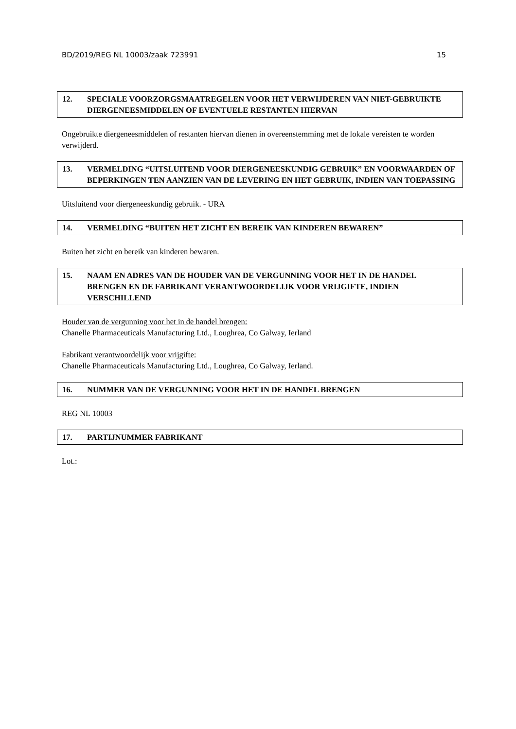BD/2019/REG NL 10003/zaak 723991 15
12. SPECIALE VOORZORGSMAATREGELEN VOOR HET VERWIJDEREN VAN NIET-GEBRUIKTE DIERGENEESMIDDELEN OF EVENTUELE RESTANTEN HIERVAN
Ongebruikte diergeneesmiddelen of restanten hiervan dienen in overeenstemming met de lokale vereisten te worden verwijderd.
13. VERMELDING “UITSLUITEND VOOR DIERGENEESKUNDIG GEBRUIK” EN VOORWAARDEN OF BEPERKINGEN TEN AANZIEN VAN DE LEVERING EN HET GEBRUIK, INDIEN VAN TOEPASSING
Uitsluitend voor diergeneeskundig gebruik. - URA
14. VERMELDING “BUITEN HET ZICHT EN BEREIK VAN KINDEREN BEWAREN”
Buiten het zicht en bereik van kinderen bewaren.
15. NAAM EN ADRES VAN DE HOUDER VAN DE VERGUNNING VOOR HET IN DE HANDEL BRENGEN EN DE FABRIKANT VERANTWOORDELIJK VOOR VRIJGIFTE, INDIEN VERSCHILLEND
Houder van de vergunning voor het in de handel brengen:
Chanelle Pharmaceuticals Manufacturing Ltd., Loughrea, Co Galway, Ierland
Fabrikant verantwoordelijk voor vrijgifte:
Chanelle Pharmaceuticals Manufacturing Ltd., Loughrea, Co Galway, Ierland.
16. NUMMER VAN DE VERGUNNING VOOR HET IN DE HANDEL BRENGEN
REG NL 10003
17. PARTIJNUMMER FABRIKANT
Lot.: